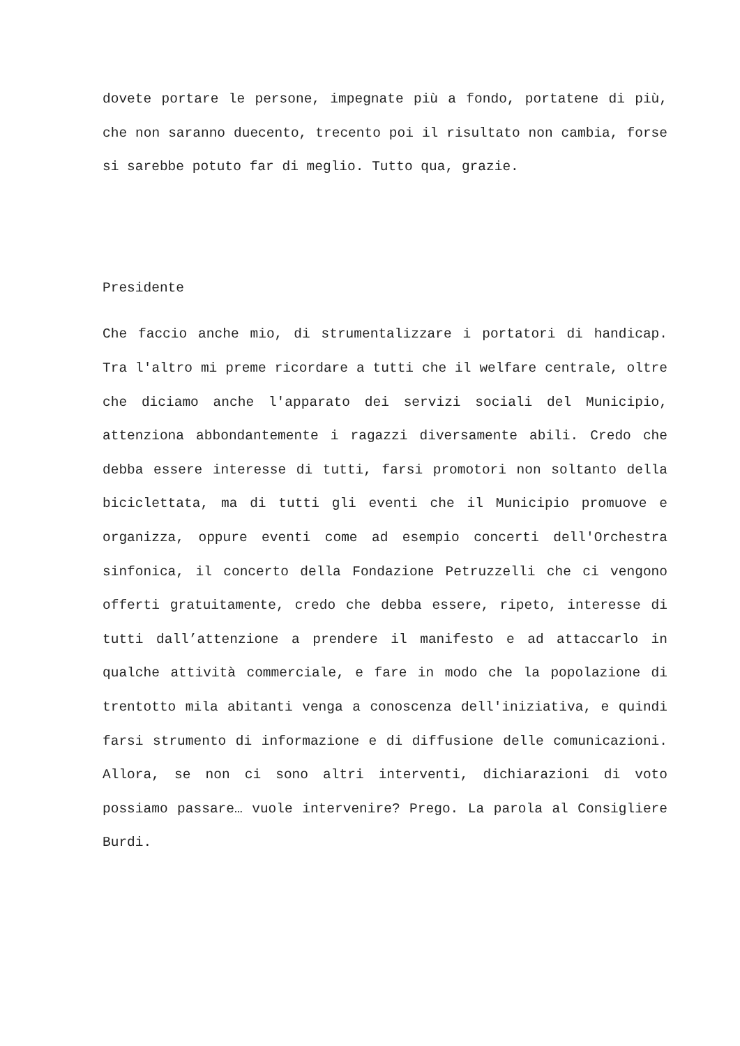dovete portare le persone, impegnate più a fondo, portatene di più, che non saranno duecento, trecento poi il risultato non cambia, forse si sarebbe potuto far di meglio. Tutto qua, grazie.
Presidente
Che faccio anche mio, di strumentalizzare i portatori di handicap. Tra l'altro mi preme ricordare a tutti che il welfare centrale, oltre che diciamo anche l'apparato dei servizi sociali del Municipio, attenziona abbondantemente i ragazzi diversamente abili. Credo che debba essere interesse di tutti, farsi promotori non soltanto della biciclettata, ma di tutti gli eventi che il Municipio promuove e organizza, oppure eventi come ad esempio concerti dell'Orchestra sinfonica, il concerto della Fondazione Petruzzelli che ci vengono offerti gratuitamente, credo che debba essere, ripeto, interesse di tutti dall’attenzione a prendere il manifesto e ad attaccarlo in qualche attività commerciale, e fare in modo che la popolazione di trentotto mila abitanti venga a conoscenza dell'iniziativa, e quindi farsi strumento di informazione e di diffusione delle comunicazioni. Allora, se non ci sono altri interventi, dichiarazioni di voto possiamo passare… vuole intervenire? Prego. La parola al Consigliere Burdi.